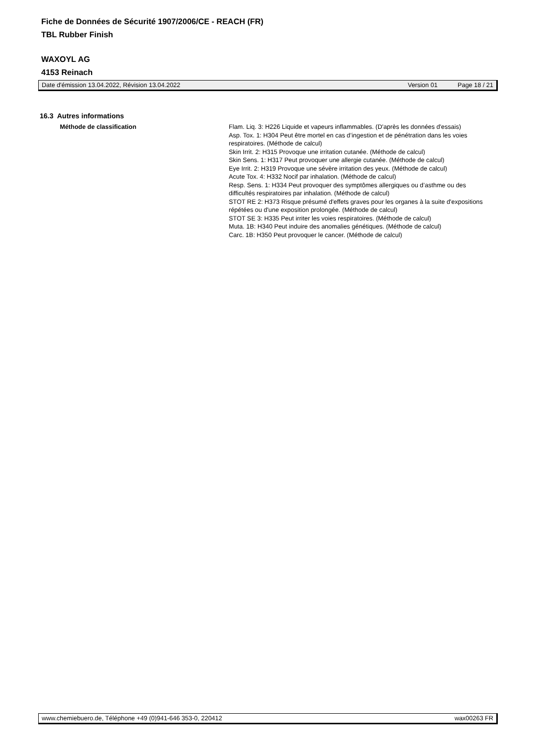Fiche de Données de Sécurité 1907/2006/CE - REACH (FR)
TBL Rubber Finish
WAXOYL AG
4153 Reinach
Date d'émission 13.04.2022, Révision 13.04.2022 Version 01 Page 18 / 21
16.3 Autres informations
Méthode de classification Flam. Liq. 3: H226 Liquide et vapeurs inflammables. (D'après les données d'essais)
Asp. Tox. 1: H304 Peut être mortel en cas d’ingestion et de pénétration dans les voies respiratoires. (Méthode de calcul)
Skin Irrit. 2: H315 Provoque une irritation cutanée. (Méthode de calcul)
Skin Sens. 1: H317 Peut provoquer une allergie cutanée. (Méthode de calcul)
Eye Irrit. 2: H319 Provoque une sévère irritation des yeux. (Méthode de calcul)
Acute Tox. 4: H332 Nocif par inhalation. (Méthode de calcul)
Resp. Sens. 1: H334 Peut provoquer des symptômes allergiques ou d’asthme ou des difficultés respiratoires par inhalation. (Méthode de calcul)
STOT RE 2: H373 Risque présumé d'effets graves pour les organes à la suite d'expositions répétées ou d'une exposition prolongée. (Méthode de calcul)
STOT SE 3: H335 Peut irriter les voies respiratoires. (Méthode de calcul)
Muta. 1B: H340 Peut induire des anomalies génétiques. (Méthode de calcul)
Carc. 1B: H350 Peut provoquer le cancer. (Méthode de calcul)
www.chemiebuero.de, Téléphone +49 (0)941-646 353-0, 220412 wax00263 FR